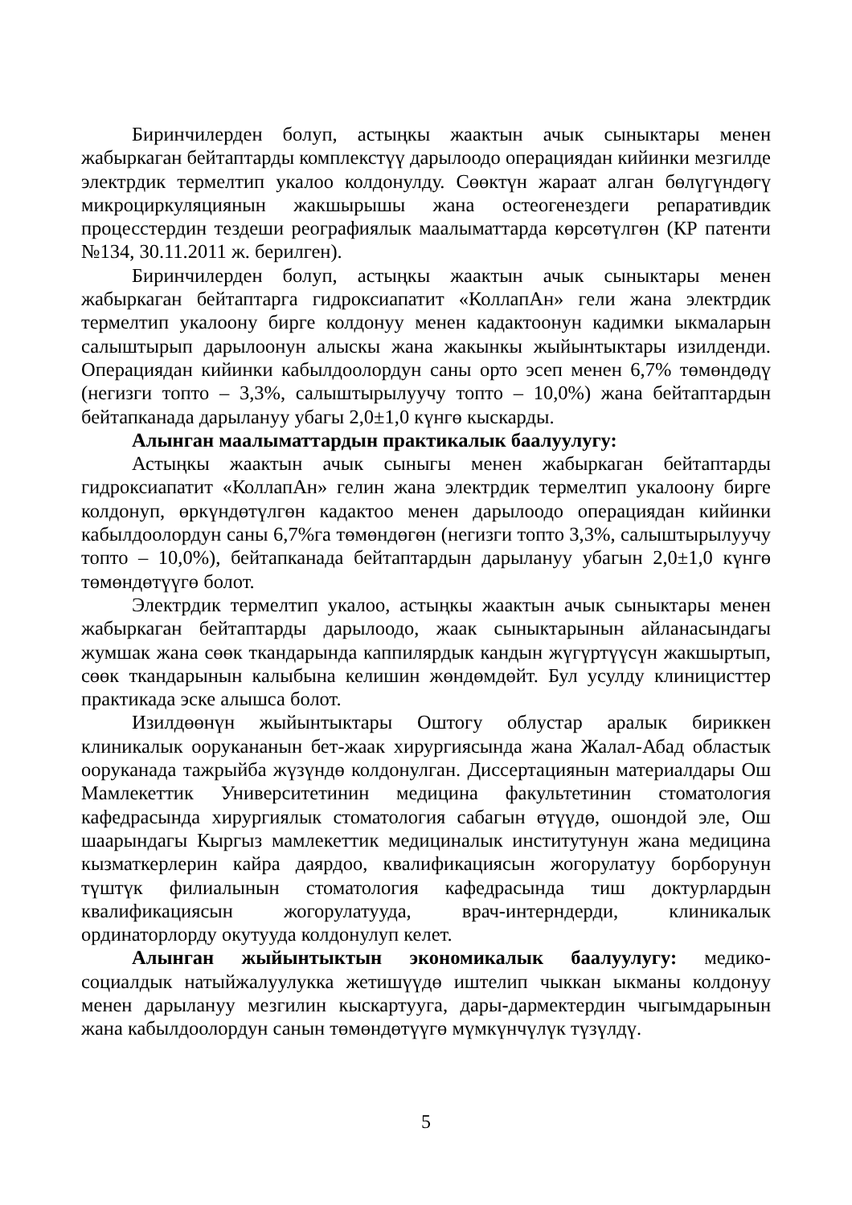Биринчилерден болуп, астыңкы жаактын ачык сыныктары менен жабыркаган бейтаптарды комплекстүү дарылоодо операциядан кийинки мезгилде электрдик термелтип укалоо колдонулду. Сөөктүн жараат алган бөлүгүндөгү микроциркуляциянын жакшырышы жана остеогенездеги репаративдик процесстердин тездеши реографиялык маалыматтарда көрсөтүлгөн (КР патенти №134, 30.11.2011 ж. берилген).
Биринчилерден болуп, астыңкы жаактын ачык сыныктары менен жабыркаган бейтаптарга гидроксиапатит «КоллапАн» гели жана электрдик термелтип укалоону бирге колдонуу менен кадактоонун кадимки ыкмаларын салыштырып дарылоонун алыскы жана жакынкы жыйынтыктары изилденди. Операциядан кийинки кабылдоолордун саны орто эсеп менен 6,7% төмөндөдү (негизги топто – 3,3%, салыштырылуучу топто – 10,0%) жана бейтаптардын бейтапканада дарылануу убагы 2,0±1,0 күнгө кыскарды.
Алынган маалыматтардын практикалык баалуулугу:
Астыңкы жаактын ачык сыныгы менен жабыркаган бейтаптарды гидроксиапатит «КоллапАн» гелин жана электрдик термелтип укалоону бирге колдонуп, өркүндөтүлгөн кадактоо менен дарылоодо операциядан кийинки кабылдоолордун саны 6,7%га төмөндөгөн (негизги топто 3,3%, салыштырылуучу топто – 10,0%), бейтапканада бейтаптардын дарылануу убагын 2,0±1,0 күнгө төмөндөтүүгө болот.
Электрдик термелтип укалоо, астыңкы жаактын ачык сыныктары менен жабыркаган бейтаптарды дарылоодо, жаак сыныктарынын айланасындагы жумшак жана сөөк ткандарында каппилярдык кандын жүгүртүүсүн жакшыртып, сөөк ткандарынын калыбына келишин жөндөмдөйт. Бул усулду клиницисттер практикада эске алышса болот.
Изилдөөнүн жыйынтыктары Оштогу облустар аралык бириккен клиникалык оорукананын бет-жаак хирургиясында жана Жалал-Абад областык ооруканада тажрыйба жүзүндө колдонулган. Диссертациянын материалдары Ош Мамлекеттик Университетинин медицина факультетинин стоматология кафедрасында хирургиялык стоматология сабагын өтүүдө, ошондой эле, Ош шаарындагы Кыргыз мамлекеттик медициналык институтунун жана медицина кызматкерлерин кайра даярдоо, квалификациясын жогорулатуу борборунун түштүк филиалынын стоматология кафедрасында тиш доктурлардын квалификациясын жогорулатууда, врач-интерндерди, клиникалык ординаторлорду окутууда колдонулуп келет.
Алынган жыйынтыктын экономикалык баалуулугу: медико-социалдык натыйжалуулукка жетишүүдө иштелип чыккан ыкманы колдонуу менен дарылануу мезгилин кыскартууга, дары-дармектердин чыгымдарынын жана кабылдоолордун санын төмөндөтүүгө мүмкүнчүлүк түзүлдү.
5